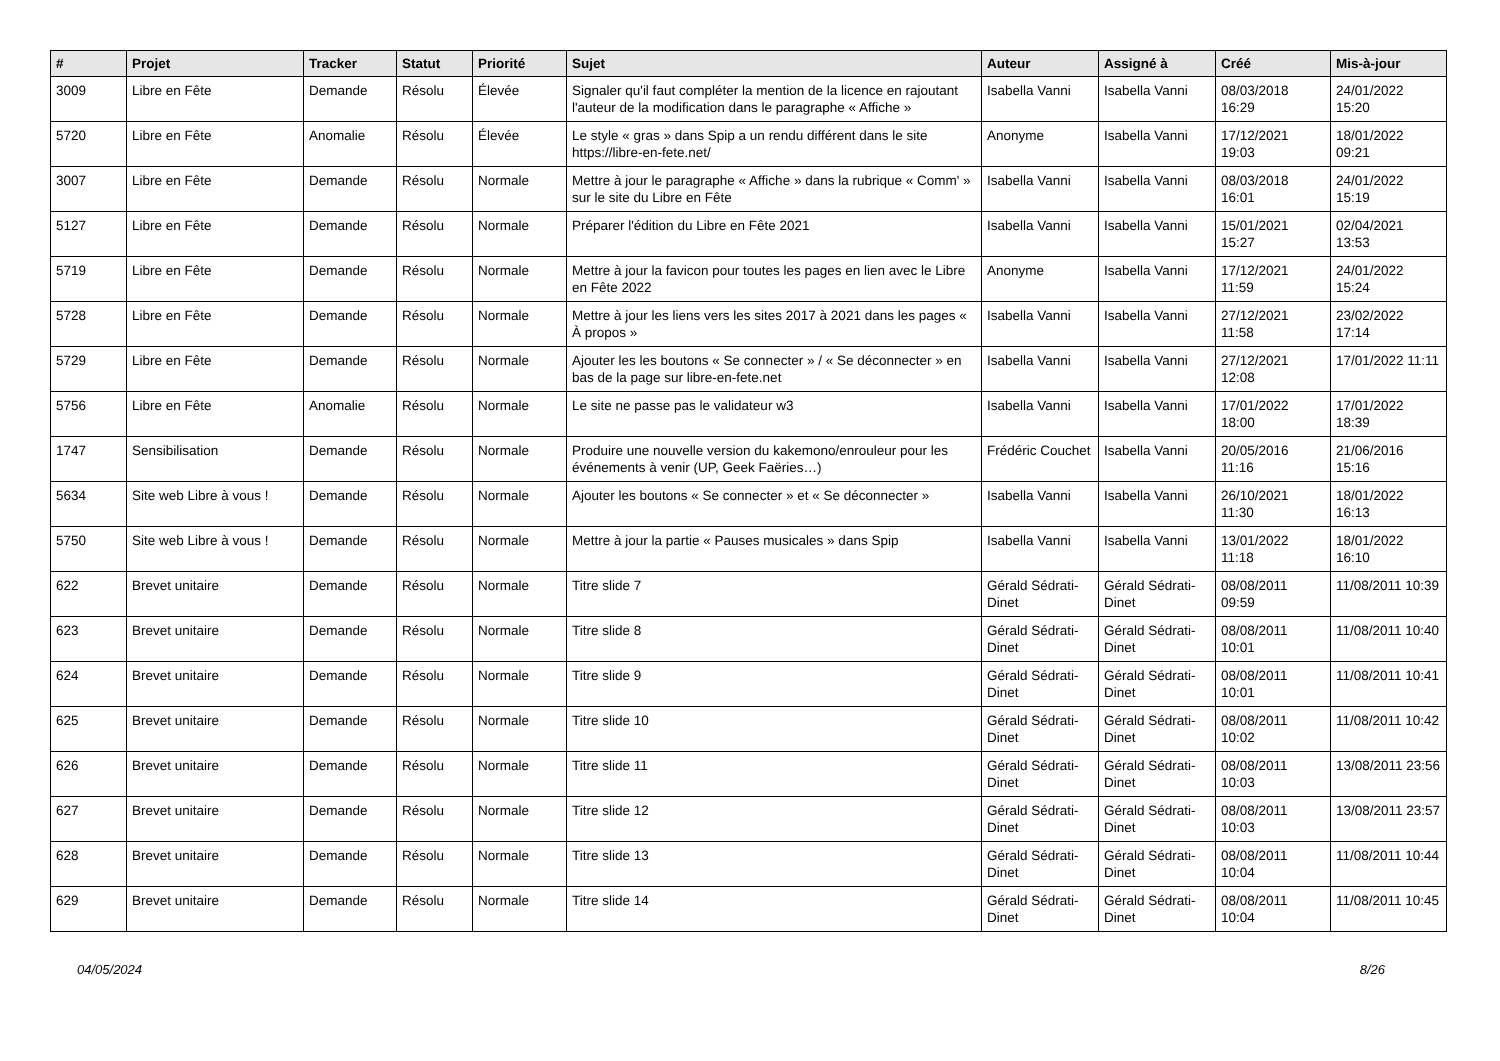| # | Projet | Tracker | Statut | Priorité | Sujet | Auteur | Assigné à | Créé | Mis-à-jour |
| --- | --- | --- | --- | --- | --- | --- | --- | --- | --- |
| 3009 | Libre en Fête | Demande | Résolu | Élevée | Signaler qu'il faut compléter la mention de la licence en rajoutant l'auteur de la modification dans le paragraphe « Affiche » | Isabella Vanni | Isabella Vanni | 08/03/2018 16:29 | 24/01/2022 15:20 |
| 5720 | Libre en Fête | Anomalie | Résolu | Élevée | Le style « gras » dans Spip a un rendu différent dans le site https://libre-en-fete.net/ | Anonyme | Isabella Vanni | 17/12/2021 19:03 | 18/01/2022 09:21 |
| 3007 | Libre en Fête | Demande | Résolu | Normale | Mettre à jour le paragraphe « Affiche » dans la rubrique « Comm' » sur le site du Libre en Fête | Isabella Vanni | Isabella Vanni | 08/03/2018 16:01 | 24/01/2022 15:19 |
| 5127 | Libre en Fête | Demande | Résolu | Normale | Préparer l'édition du Libre en Fête 2021 | Isabella Vanni | Isabella Vanni | 15/01/2021 15:27 | 02/04/2021 13:53 |
| 5719 | Libre en Fête | Demande | Résolu | Normale | Mettre à jour la favicon pour toutes les pages en lien avec le Libre en Fête 2022 | Anonyme | Isabella Vanni | 17/12/2021 11:59 | 24/01/2022 15:24 |
| 5728 | Libre en Fête | Demande | Résolu | Normale | Mettre à jour les liens vers les sites 2017 à 2021 dans les pages « À propos » | Isabella Vanni | Isabella Vanni | 27/12/2021 11:58 | 23/02/2022 17:14 |
| 5729 | Libre en Fête | Demande | Résolu | Normale | Ajouter les les boutons « Se connecter » / « Se déconnecter » en bas de la page sur libre-en-fete.net | Isabella Vanni | Isabella Vanni | 27/12/2021 12:08 | 17/01/2022 11:11 |
| 5756 | Libre en Fête | Anomalie | Résolu | Normale | Le site ne passe pas le validateur w3 | Isabella Vanni | Isabella Vanni | 17/01/2022 18:00 | 17/01/2022 18:39 |
| 1747 | Sensibilisation | Demande | Résolu | Normale | Produire une nouvelle version du kakemono/enrouleur pour les événements à venir (UP, Geek Faëries…) | Frédéric Couchet | Isabella Vanni | 20/05/2016 11:16 | 21/06/2016 15:16 |
| 5634 | Site web Libre à vous ! | Demande | Résolu | Normale | Ajouter les boutons « Se connecter » et « Se déconnecter » | Isabella Vanni | Isabella Vanni | 26/10/2021 11:30 | 18/01/2022 16:13 |
| 5750 | Site web Libre à vous ! | Demande | Résolu | Normale | Mettre à jour la partie « Pauses musicales » dans Spip | Isabella Vanni | Isabella Vanni | 13/01/2022 11:18 | 18/01/2022 16:10 |
| 622 | Brevet unitaire | Demande | Résolu | Normale | Titre slide 7 | Gérald Sédrati-Dinet | Gérald Sédrati-Dinet | 08/08/2011 09:59 | 11/08/2011 10:39 |
| 623 | Brevet unitaire | Demande | Résolu | Normale | Titre slide 8 | Gérald Sédrati-Dinet | Gérald Sédrati-Dinet | 08/08/2011 10:01 | 11/08/2011 10:40 |
| 624 | Brevet unitaire | Demande | Résolu | Normale | Titre slide 9 | Gérald Sédrati-Dinet | Gérald Sédrati-Dinet | 08/08/2011 10:01 | 11/08/2011 10:41 |
| 625 | Brevet unitaire | Demande | Résolu | Normale | Titre slide 10 | Gérald Sédrati-Dinet | Gérald Sédrati-Dinet | 08/08/2011 10:02 | 11/08/2011 10:42 |
| 626 | Brevet unitaire | Demande | Résolu | Normale | Titre slide 11 | Gérald Sédrati-Dinet | Gérald Sédrati-Dinet | 08/08/2011 10:03 | 13/08/2011 23:56 |
| 627 | Brevet unitaire | Demande | Résolu | Normale | Titre slide 12 | Gérald Sédrati-Dinet | Gérald Sédrati-Dinet | 08/08/2011 10:03 | 13/08/2011 23:57 |
| 628 | Brevet unitaire | Demande | Résolu | Normale | Titre slide 13 | Gérald Sédrati-Dinet | Gérald Sédrati-Dinet | 08/08/2011 10:04 | 11/08/2011 10:44 |
| 629 | Brevet unitaire | Demande | Résolu | Normale | Titre slide 14 | Gérald Sédrati-Dinet | Gérald Sédrati-Dinet | 08/08/2011 10:04 | 11/08/2011 10:45 |
04/05/2024 8/26